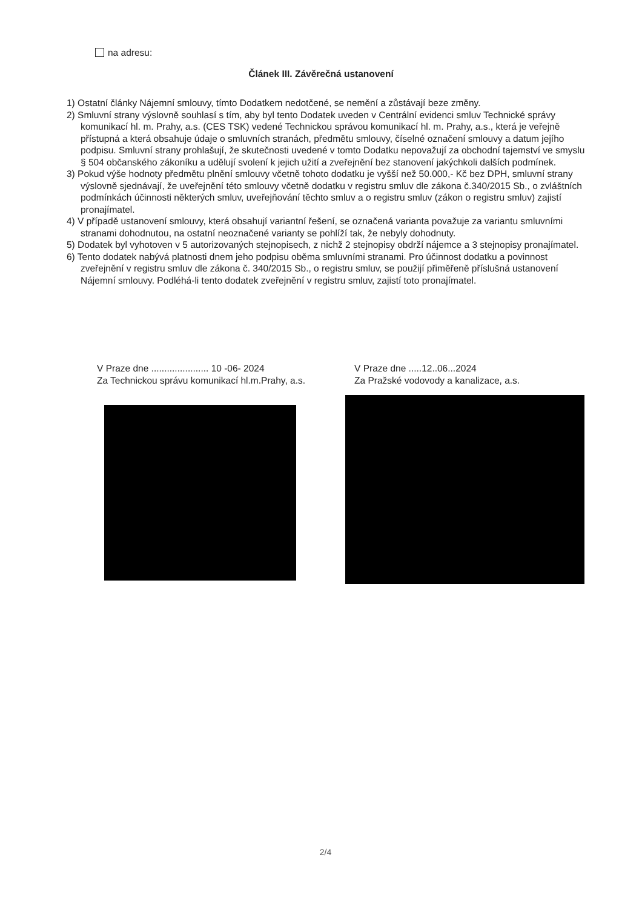na adresu:
Článek III. Závěrečná ustanovení
1) Ostatní články Nájemní smlouvy, tímto Dodatkem nedotčené, se nemění a zůstávají beze změny.
2) Smluvní strany výslovně souhlasí s tím, aby byl tento Dodatek uveden v Centrální evidenci smluv Technické správy komunikací hl. m. Prahy, a.s. (CES TSK) vedené Technickou správou komunikací hl. m. Prahy, a.s., která je veřejně přístupná a která obsahuje údaje o smluvních stranách, předmětu smlouvy, číselné označení smlouvy a datum jejího podpisu. Smluvní strany prohlašují, že skutečnosti uvedené v tomto Dodatku nepovažují za obchodní tajemství ve smyslu § 504 občanského zákoníku a udělují svolení k jejich užití a zveřejnění bez stanovení jakýchkoli dalších podmínek.
3) Pokud výše hodnoty předmětu plnění smlouvy včetně tohoto dodatku je vyšší než 50.000,- Kč bez DPH, smluvní strany výslovně sjednávají, že uveřejnění této smlouvy včetně dodatku v registru smluv dle zákona č.340/2015 Sb., o zvláštních podmínkách účinnosti některých smluv, uveřejňování těchto smluv a o registru smluv (zákon o registru smluv) zajistí pronajímatel.
4) V případě ustanovení smlouvy, která obsahují variantní řešení, se označená varianta považuje za variantu smluvními stranami dohodnutou, na ostatní neoznačené varianty se pohlíží tak, že nebyly dohodnuty.
5) Dodatek byl vyhotoven v 5 autorizovaných stejnopisech, z nichž 2 stejnopisy obdrží nájemce a 3 stejnopisy pronajímatel.
6) Tento dodatek nabývá platnosti dnem jeho podpisu oběma smluvními stranami. Pro účinnost dodatku a povinnost zveřejnění v registru smluv dle zákona č. 340/2015 Sb., o registru smluv, se použijí přiměřeně příslušná ustanovení Nájemní smlouvy. Podléhá-li tento dodatek zveřejnění v registru smluv, zajistí toto pronajímatel.
V Praze dne ...................... 10 -06- 2024
Za Technickou správu komunikací hl.m.Prahy, a.s.
V Praze dne .....12..06...2024
Za Pražské vodovody a kanalizace, a.s.
2/4